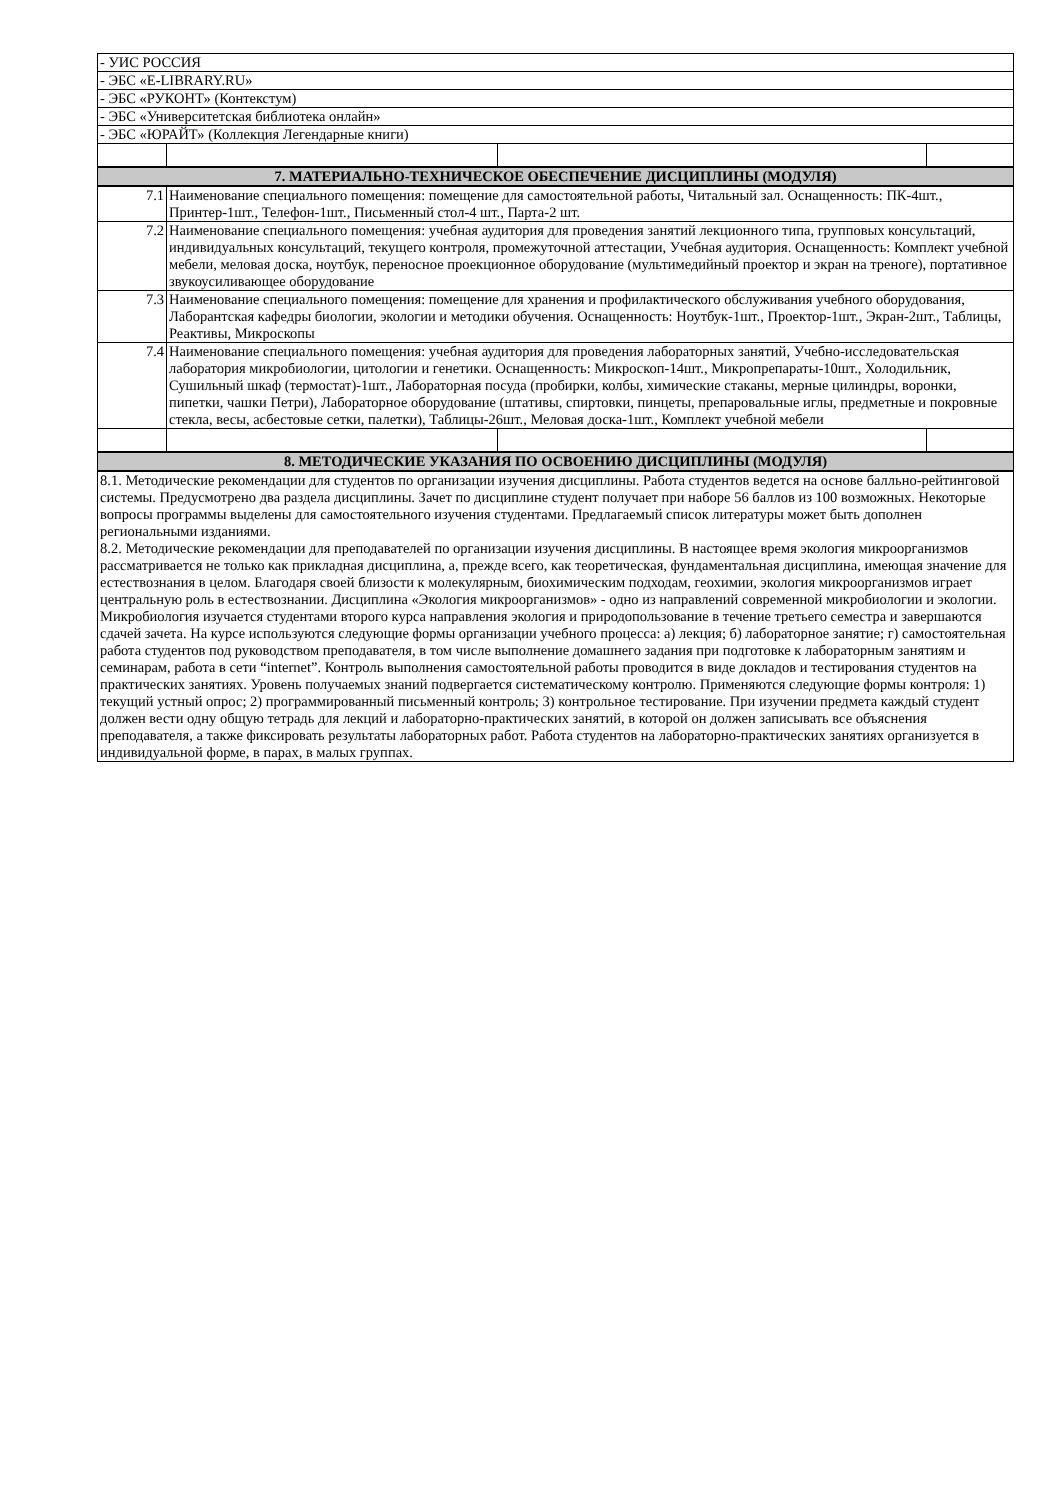| - УИС РОССИЯ | | | |
| - ЭБС «E-LIBRARY.RU» | | | |
| - ЭБС «РУКОНТ» (Контекстум) | | | |
| - ЭБС «Университетская библиотека онлайн» | | | |
| - ЭБС «ЮРАЙТ» (Коллекция Легендарные книги) | | | |
| 7. МАТЕРИАЛЬНО-ТЕХНИЧЕСКОЕ ОБЕСПЕЧЕНИЕ ДИСЦИПЛИНЫ (МОДУЛЯ) | | | |
| 7.1 | Наименование специального помещения: помещение для самостоятельной работы, Читальный зал. Оснащенность: ПК-4шт., Принтер-1шт., Телефон-1шт., Письменный стол-4 шт., Парта-2 шт. | | |
| 7.2 | Наименование специального помещения: учебная аудитория для проведения занятий лекционного типа, групповых консультаций, индивидуальных консультаций, текущего контроля, промежуточной аттестации, Учебная аудитория. Оснащенность: Комплект учебной мебели, меловая доска, ноутбук, переносное проекционное оборудование (мультимедийный проектор и экран на треноге), портативное звукоусиливающее оборудование | | |
| 7.3 | Наименование специального помещения: помещение для хранения и профилактического обслуживания учебного оборудования, Лаборантская кафедры биологии, экологии и методики обучения. Оснащенность: Ноутбук-1шт., Проектор-1шт., Экран-2шт., Таблицы, Реактивы, Микроскопы | | |
| 7.4 | Наименование специального помещения: учебная аудитория для проведения лабораторных занятий, Учебно-исследовательская лаборатория микробиологии, цитологии и генетики. Оснащенность: Микроскоп-14шт., Микропрепараты-10шт., Холодильник, Сушильный шкаф (термостат)-1шт., Лабораторная посуда (пробирки, колбы, химические стаканы, мерные цилиндры, воронки, пипетки, чашки Петри), Лабораторное оборудование (штативы, спиртовки, пинцеты, препаровальные иглы, предметные и покровные стекла, весы, асбестовые сетки, палетки), Таблицы-26шт., Меловая доска-1шт., Комплект учебной мебели | | |
| 8. МЕТОДИЧЕСКИЕ УКАЗАНИЯ ПО ОСВОЕНИЮ ДИСЦИПЛИНЫ (МОДУЛЯ) | | | |
| 8.1. Методические рекомендации для студентов по организации изучения дисциплины. Работа студентов ведется на основе балльно-рейтинговой системы. Предусмотрено два раздела дисциплины. Зачет по дисциплине студент получает при наборе 56 баллов из 100 возможных. Некоторые вопросы программы выделены для самостоятельного изучения студентами. Предлагаемый список литературы может быть дополнен региональными изданиями. 8.2. Методические рекомендации для преподавателей по организации изучения дисциплины. В настоящее время экология микроорганизмов рассматривается не только как прикладная дисциплина, а, прежде всего, как теоретическая, фундаментальная дисциплина, имеющая значение для естествознания в целом. Благодаря своей близости к молекулярным, биохимическим подходам, геохимии, экология микроорганизмов играет центральную роль в естествознании. Дисциплина «Экология микроорганизмов» - одно из направлений современной микробиологии и экологии. Микробиология изучается студентами второго курса направления экология и природопользование в течение третьего семестра и завершаются сдачей зачета. На курсе используются следующие формы организации учебного процесса: а) лекция; б) лабораторное занятие; г) самостоятельная работа студентов под руководством преподавателя, в том числе выполнение домашнего задания при подготовке к лабораторным занятиям и семинарам, работа в сети “internet”. Контроль выполнения самостоятельной работы проводится в виде докладов и тестирования студентов на практических занятиях. Уровень получаемых знаний подвергается систематическому контролю. Применяются следующие формы контроля: 1) текущий устный опрос; 2) программированный письменный контроль; 3) контрольное тестирование. При изучении предмета каждый студент должен вести одну общую тетрадь для лекций и лабораторно-практических занятий, в которой он должен записывать все объяснения преподавателя, а также фиксировать результаты лабораторных работ. Работа студентов на лабораторно-практических занятиях организуется в индивидуальной форме, в парах, в малых группах. | | | |